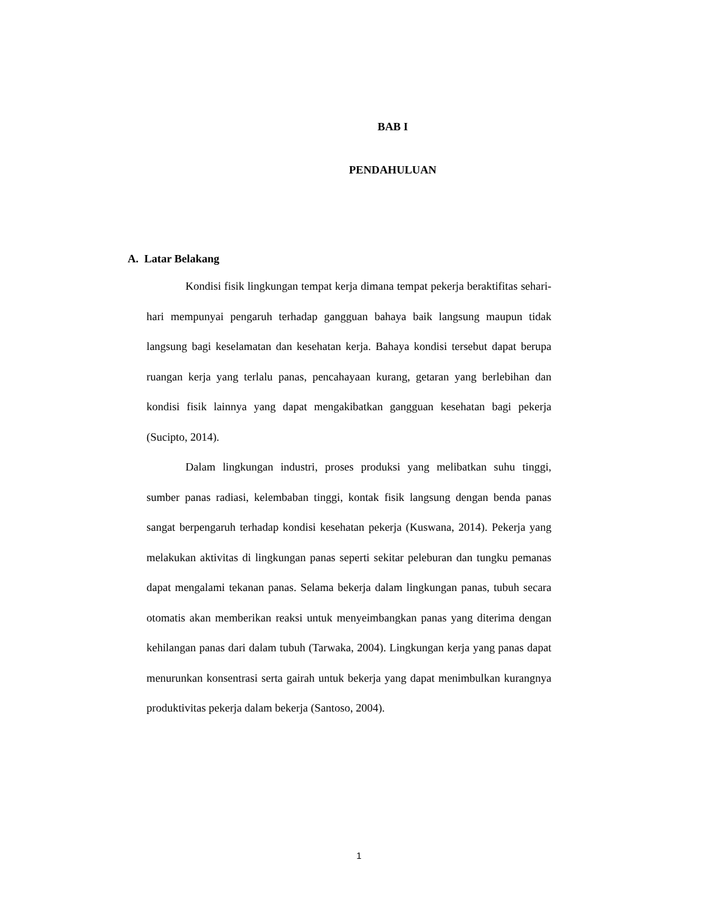BAB I
PENDAHULUAN
A. Latar Belakang
Kondisi fisik lingkungan tempat kerja dimana tempat pekerja beraktifitas sehari-hari mempunyai pengaruh terhadap gangguan bahaya baik langsung maupun tidak langsung bagi keselamatan dan kesehatan kerja. Bahaya kondisi tersebut dapat berupa ruangan kerja yang terlalu panas, pencahayaan kurang, getaran yang berlebihan dan kondisi fisik lainnya yang dapat mengakibatkan gangguan kesehatan bagi pekerja (Sucipto, 2014).
Dalam lingkungan industri, proses produksi yang melibatkan suhu tinggi, sumber panas radiasi, kelembaban tinggi, kontak fisik langsung dengan benda panas sangat berpengaruh terhadap kondisi kesehatan pekerja (Kuswana, 2014). Pekerja yang melakukan aktivitas di lingkungan panas seperti sekitar peleburan dan tungku pemanas dapat mengalami tekanan panas. Selama bekerja dalam lingkungan panas, tubuh secara otomatis akan memberikan reaksi untuk menyeimbangkan panas yang diterima dengan kehilangan panas dari dalam tubuh (Tarwaka, 2004). Lingkungan kerja yang panas dapat menurunkan konsentrasi serta gairah untuk bekerja yang dapat menimbulkan kurangnya produktivitas pekerja dalam bekerja (Santoso, 2004).
1